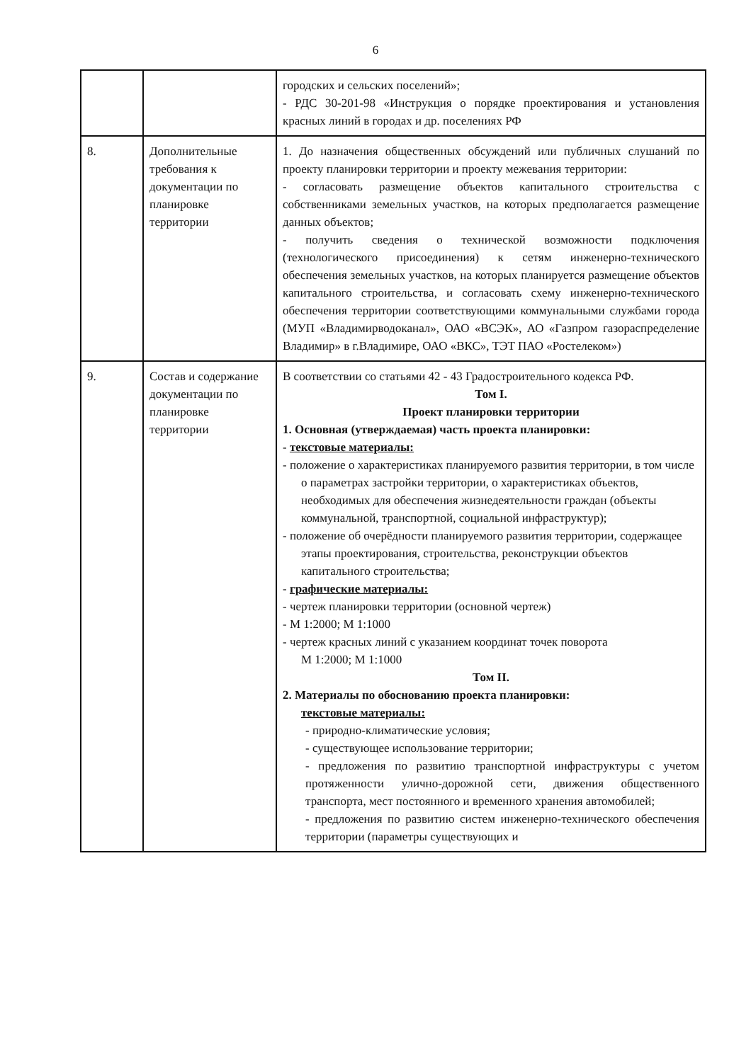6
| | | городских и сельских поселений»; - РДС 30-201-98 «Инструкция о порядке проектирования и установления красных линий в городах и др. поселениях РФ |
| 8. | Дополнительные требования к документации по планировке территории | 1. До назначения общественных обсуждений или публичных слушаний по проекту планировки территории и проекту межевания территории: - согласовать размещение объектов капитального строительства с собственниками земельных участков, на которых предполагается размещение данных объектов; - получить сведения о технической возможности подключения (технологического присоединения) к сетям инженерно-технического обеспечения земельных участков, на которых планируется размещение объектов капитального строительства, и согласовать схему инженерно-технического обеспечения территории соответствующими коммунальными службами города (МУП «Владимирводоканал», ОАО «ВСЭК», АО «Газпром газораспределение Владимир» в г.Владимире, ОАО «ВКС», ТЭТ ПАО «Ростелеком») |
| 9. | Состав и содержание документации по планировке территории | В соответствии со статьями 42 - 43 Градостроительного кодекса РФ. Том I. Проект планировки территории 1. Основная (утверждаемая) часть проекта планировки: - текстовые материалы: - положение о характеристиках планируемого развития территории, в том числе о параметрах застройки территории, о характеристиках объектов, необходимых для обеспечения жизнедеятельности граждан (объекты коммунальной, транспортной, социальной инфраструктур); - положение об очерёдности планируемого развития территории, содержащее этапы проектирования, строительства, реконструкции объектов капитального строительства; - графические материалы: - чертеж планировки территории (основной чертеж) - М 1:2000; М 1:1000 - чертеж красных линий с указанием координат точек поворота М 1:2000; М 1:1000 Том II. 2. Материалы по обоснованию проекта планировки: текстовые материалы: - природно-климатические условия; - существующее использование территории; - предложения по развитию транспортной инфраструктуры с учетом протяженности улично-дорожной сети, движения общественного транспорта, мест постоянного и временного хранения автомобилей; - предложения по развитию систем инженерно-технического обеспечения территории (параметры существующих и |